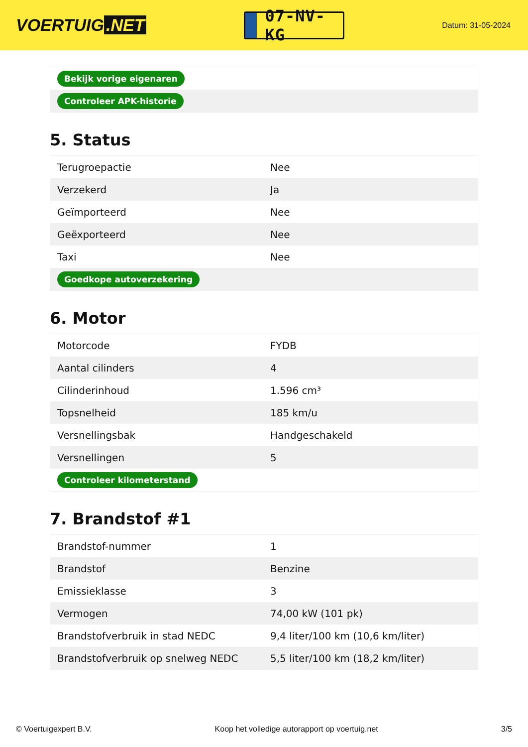VOERTUIG.NET
07-NV-KG
Datum: 31-05-2024
| Bekijk vorige eigenaren |
| Controleer APK-historie |
5. Status
| Terugroepactie | Nee |
| Verzekerd | Ja |
| Geïmporteerd | Nee |
| Geëxporteerd | Nee |
| Taxi | Nee |
| Goedkope autoverzekering | |
6. Motor
| Motorcode | FYDB |
| Aantal cilinders | 4 |
| Cilinderinhoud | 1.596 cm³ |
| Topsnelheid | 185 km/u |
| Versnellingsbak | Handgeschakeld |
| Versnellingen | 5 |
| Controleer kilometerstand | |
7. Brandstof #1
| Brandstof-nummer | 1 |
| Brandstof | Benzine |
| Emissieklasse | 3 |
| Vermogen | 74,00 kW (101 pk) |
| Brandstofverbruik in stad NEDC | 9,4 liter/100 km (10,6 km/liter) |
| Brandstofverbruik op snelweg NEDC | 5,5 liter/100 km (18,2 km/liter) |
© Voertuigexpert B.V. Koop het volledige autorapport op voertuig.net 3/5